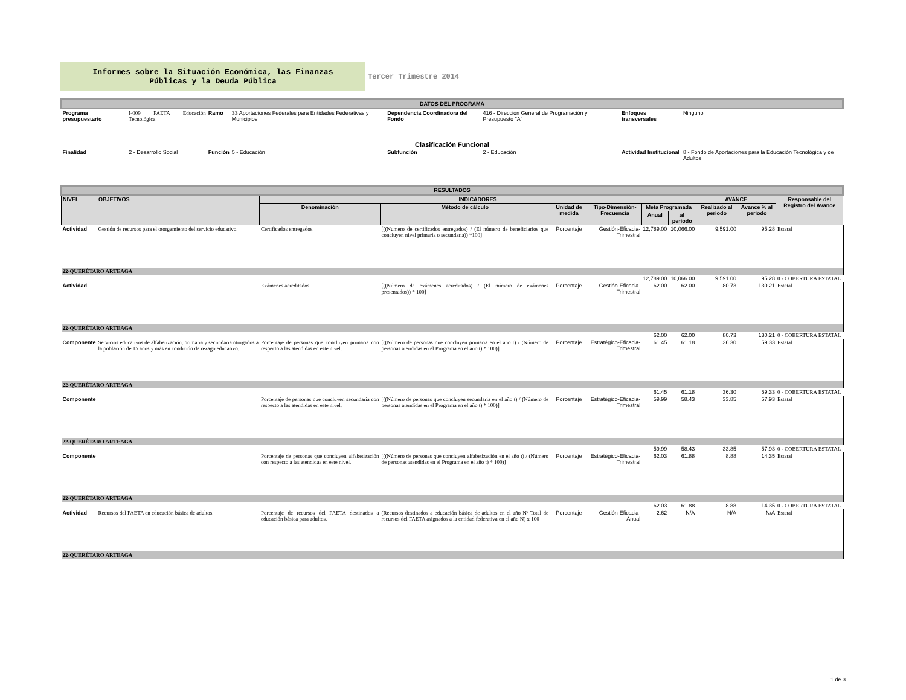Informes sobre la Situación Económica, las Finanzas
Públicas y la Deuda Pública
Tercer Trimestre 2014
| DATOS DEL PROGRAMA | | | | | | | |
| Programa presupuestario | I-009 FAETA Educación Tecnológica | Ramo | 33 Aportaciones Federales para Entidades Federativas y Municipios | Dependencia Coordinadora del Fondo | 416 - Dirección General de Programación y Presupuesto "A" | Enfoques transversales | Ninguno |
| Clasificación Funcional | | | | | | | |
| Finalidad | 2 - Desarrollo Social | Función | 5 - Educación | Subfunción | 2 - Educación | Actividad Institucional | 8 - Fondo de Aportaciones para la Educación Tecnológica y de Adultos |
| RESULTADOS | | | | | | | | | | |
| NIVEL | OBJETIVOS | INDICADORES | | | | | | AVANCE | | Responsable del Registro del Avance |
| | | Denominación | Método de cálculo | Unidad de medida | Tipo-Dimensión-Frecuencia | Meta Programada | | Realizado al periodo | Avance % al periodo | |
| | | | | | | Anual | al periodo | | | |
| Actividad | Gestión de recursos para el otorgamiento del servicio educativo. | Certificados entregados. | [((Numero de certificados entregados) / (El número de beneficiarios que concluyen nivel primaria o secundaria)) *100] | Porcentaje | Gestión-Eficacia-Trimestral | 12,789.00 | 10,066.00 | 9,591.00 | 95.28 | Estatal |
| 22-QUERÉTARO ARTEAGA | | | | | | | | | | |
| | | | | | | 12,789.00 | 10,066.00 | 9,591.00 | 95.28 | 0 - COBERTURA ESTATAL |
| Actividad | | Exámenes acreditados. | [((Número de exámenes acreditados) / (El número de exámenes presentados)) * 100] | Porcentaje | Gestión-Eficacia-Trimestral | 62.00 | 62.00 | 80.73 | 130.21 | Estatal |
| 22-QUERÉTARO ARTEAGA | | | | | | | | | | |
| | | | | | | 62.00 | 62.00 | 80.73 | 130.21 | 0 - COBERTURA ESTATAL |
| Componente | Servicios educativos de alfabetización, primaria y secundaria otorgados a la población de 15 años y más en condición de rezago educativo. | Porcentaje de personas que concluyen primaria con respecto a las atendidas en este nivel. | [((Número de personas que concluyen primaria en el año t) / (Número de personas atendidas en el Programa en el año t) * 100)] | Porcentaje | Estratégico-Eficacia-Trimestral | 61.45 | 61.18 | 36.30 | 59.33 | Estatal |
| 22-QUERÉTARO ARTEAGA | | | | | | | | | | |
| | | | | | | 61.45 | 61.18 | 36.30 | 59.33 | 0 - COBERTURA ESTATAL |
| Componente | | Porcentaje de personas que concluyen secundaria con respecto a las atendidas en este nivel. | [((Número de personas que concluyen secundaria en el año t) / (Número de personas atendidas en el Programa en el año t) * 100)] | Porcentaje | Estratégico-Eficacia-Trimestral | 59.99 | 58.43 | 33.85 | 57.93 | Estatal |
| 22-QUERÉTARO ARTEAGA | | | | | | | | | | |
| | | | | | | 59.99 | 58.43 | 33.85 | 57.93 | 0 - COBERTURA ESTATAL |
| Componente | | Porcentaje de personas que concluyen alfabetización con respecto a las atendidas en este nivel. | [((Número de personas que concluyen alfabetización en el año t) / (Número de personas atendidas en el Programa en el año t) * 100)] | Porcentaje | Estratégico-Eficacia-Trimestral | 62.03 | 61.88 | 8.88 | 14.35 | Estatal |
| 22-QUERÉTARO ARTEAGA | | | | | | | | | | |
| | | | | | | 62.03 | 61.88 | 8.88 | 14.35 | 0 - COBERTURA ESTATAL |
| Actividad | Recursos del FAETA en educación básica de adultos. | Porcentaje de recursos del FAETA destinados a educación básica para adultos. | (Recursos destinados a educación básica de adultos en el año N/ Total de recursos del FAETA asignados a la entidad federativa en el año N) x 100 | Porcentaje | Gestión-Eficacia-Anual | 2.62 | N/A | N/A | N/A | Estatal |
| 22-QUERÉTARO ARTEAGA | | | | | | | | | | |
1 de 3